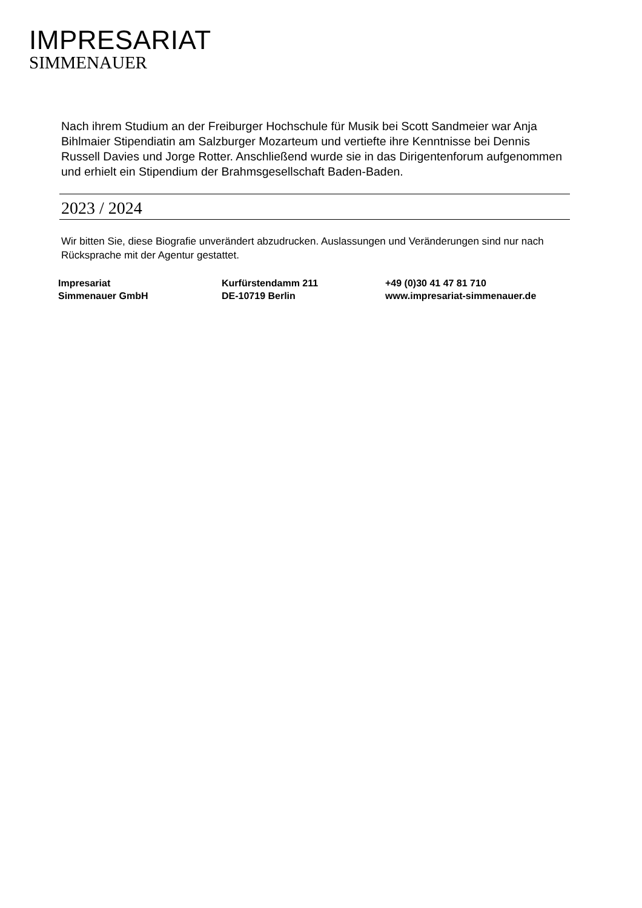IMPRESARIAT
SIMMENAUER
Nach ihrem Studium an der Freiburger Hochschule für Musik bei Scott Sandmeier war Anja Bihlmaier Stipendiatin am Salzburger Mozarteum und vertiefte ihre Kenntnisse bei Dennis Russell Davies und Jorge Rotter. Anschließend wurde sie in das Dirigentenforum aufgenommen und erhielt ein Stipendium der Brahmsgesellschaft Baden-Baden.
2023 / 2024
Wir bitten Sie, diese Biografie unverändert abzudrucken. Auslassungen und Veränderungen sind nur nach Rücksprache mit der Agentur gestattet.
Impresariat
Simmenauer GmbH
Kurfürstendamm 211
DE-10719 Berlin
+49 (0)30 41 47 81 710
www.impresariat-simmenauer.de